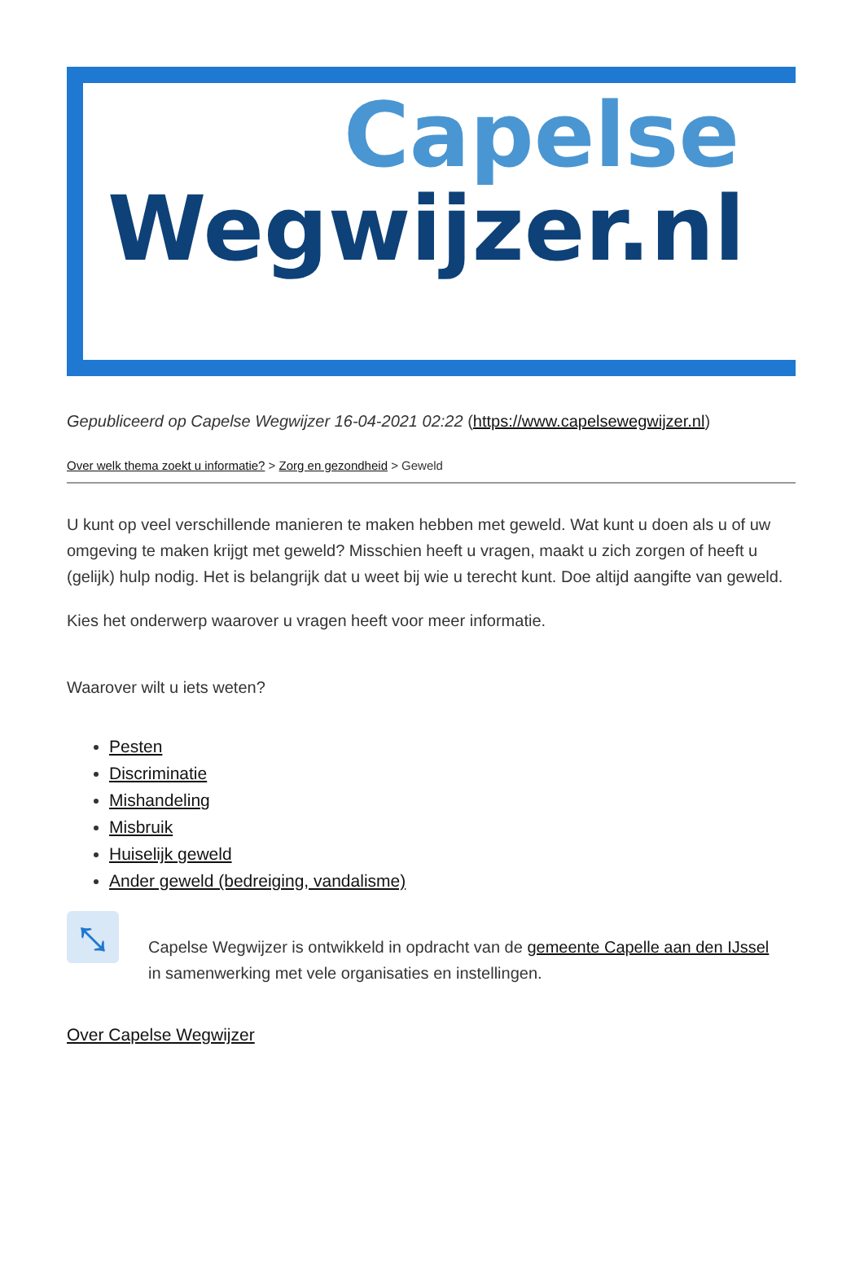Capelse
Wegwijzer.nl
Gepubliceerd op Capelse Wegwijzer 16-04-2021 02:22 (https://www.capelsewegwijzer.nl)
Over welk thema zoekt u informatie? > Zorg en gezondheid > Geweld
U kunt op veel verschillende manieren te maken hebben met geweld. Wat kunt u doen als u of uw omgeving te maken krijgt met geweld? Misschien heeft u vragen, maakt u zich zorgen of heeft u (gelijk) hulp nodig. Het is belangrijk dat u weet bij wie u terecht kunt. Doe altijd aangifte van geweld.
Kies het onderwerp waarover u vragen heeft voor meer informatie.
Waarover wilt u iets weten?
Pesten
Discriminatie
Mishandeling
Misbruik
Huiselijk geweld
Ander geweld (bedreiging, vandalisme)
⤡
Capelse Wegwijzer is ontwikkeld in opdracht van de gemeente Capelle aan den IJssel
in samenwerking met vele organisaties en instellingen.
Over Capelse Wegwijzer